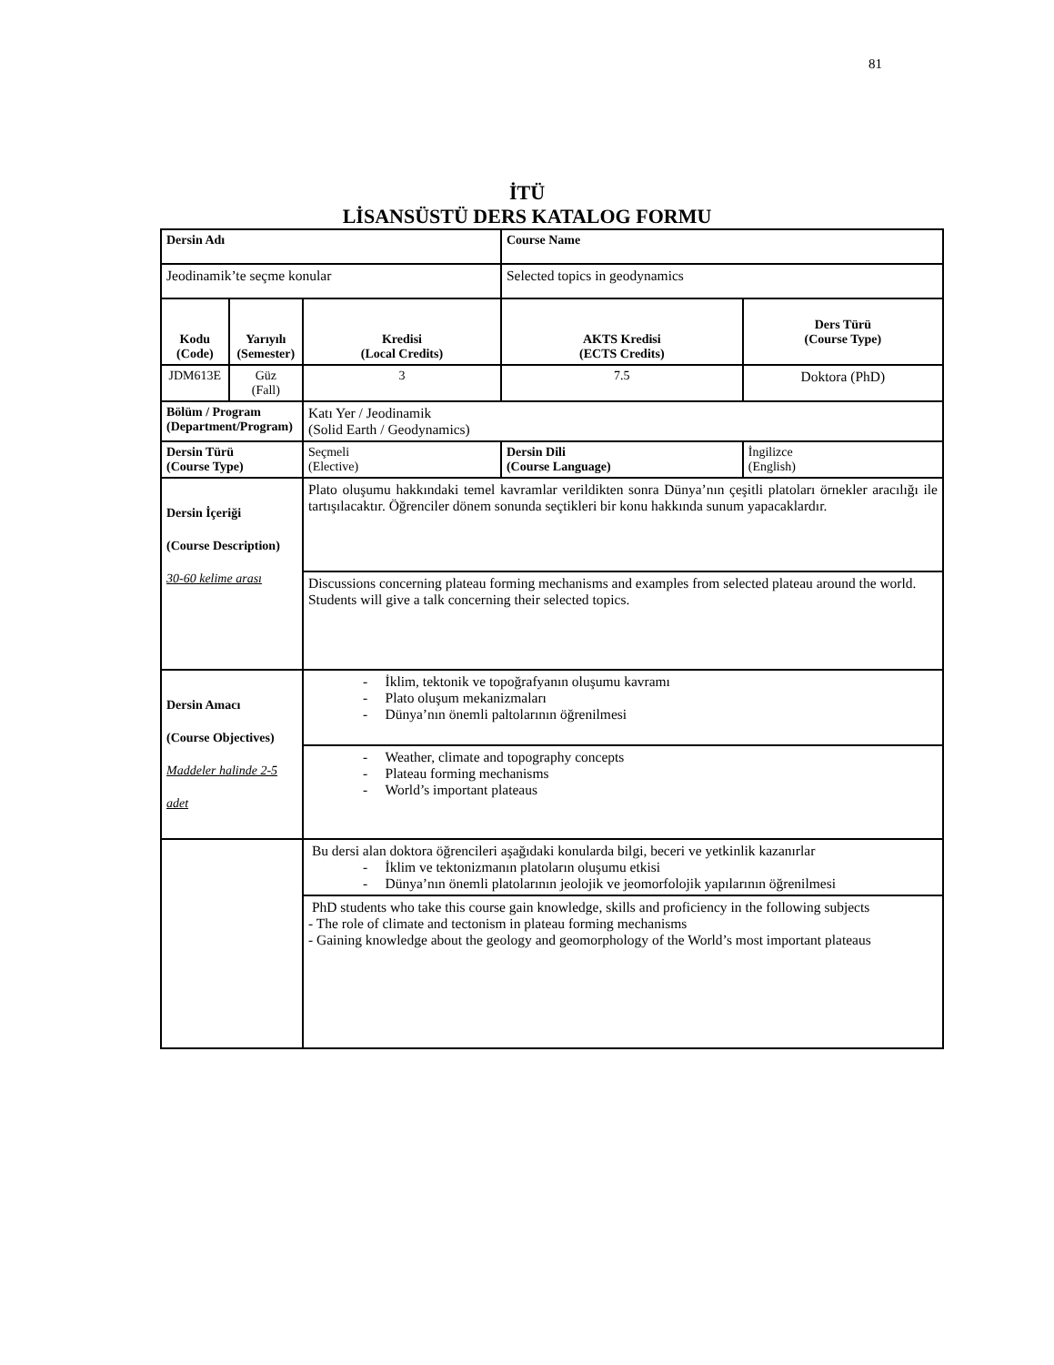81
İTÜ
LİSANSÜSTÜ DERS KATALOG FORMU
| Dersin Adı | | | Course Name | | |
| Jeodinamik’te seçme konular | | | Selected topics in geodynamics | | |
| Kodu (Code) | Yarıyılı (Semester) | Kredisi (Local Credits) | AKTS Kredisi (ECTS Credits) | | Ders Türü (Course Type) |
| JDM613E | Güz (Fall) | 3 | 7.5 | | Doktora (PhD) |
| Bölüm / Program (Department/Program) | | Katı Yer / Jeodinamik (Solid Earth / Geodynamics) | | | |
| Dersin Türü (Course Type) | | Seçmeli (Elective) | | Dersin Dili (Course Language) | İngilizce (English) |
| Dersin İçeriği (Course Description) 30-60 kelime arası | | Plato oluşumu hakkındaki temel kavramlar verildikten sonra Dünya’nın çeşitli platoları örnekler aracılığı ile tartışılacaktır. Öğrenciler dönem sonunda seçtikleri bir konu hakkında sunum yapacaklardır. | | | |
| | | Discussions concerning plateau forming mechanisms and examples from selected plateau around the world. Students will give a talk concerning their selected topics. | | | |
| Dersin Amacı (Course Objectives) Maddeler halinde 2-5 adet | | - İklim, tektonik ve topoğrafyanın oluşumu kavramı - Plato oluşum mekanizmaları - Dünya’nın önemli paltolarının öğrenilmesi | | | |
| | | - Weather, climate and topography concepts - Plateau forming mechanisms - World’s important plateaus | | | |
| | | Bu dersi alan doktora öğrencileri aşağıdaki konularda bilgi, beceri ve yetkinlik kazanırlar - İklim ve tektonizmanın platoların oluşumu etkisi - Dünya’nın önemli platolarının jeolojik ve jeomorfolojik yapılarının öğrenilmesi | | | |
| | | PhD students who take this course gain knowledge, skills and proficiency in the following subjects - The role of climate and tectonism in plateau forming mechanisms - Gaining knowledge about the geology and geomorphology of the World’s most important plateaus | | | |